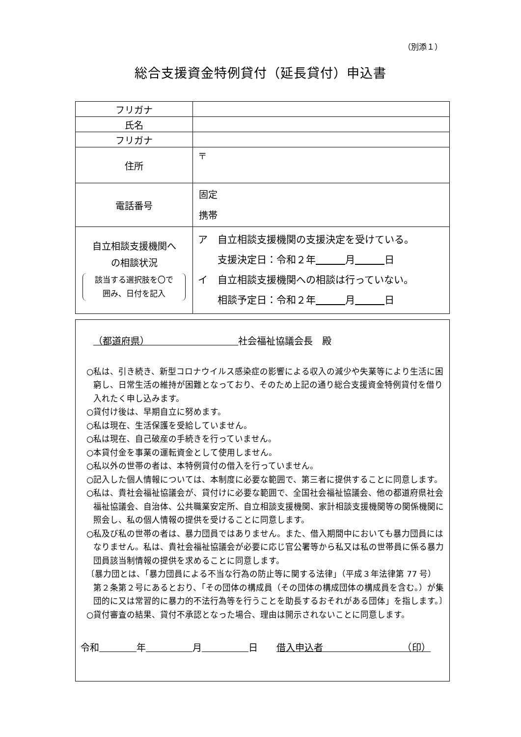（別添１）
総合支援資金特例貸付（延長貸付）申込書
| フリガナ | |
| 氏名 | |
| フリガナ | |
| 住所 | 〒 |
| 電話番号 | 固定 携帯 |
| 自立相談支援機関へ の相談状況 該当する選択肢を〇で 囲み、日付を記入 | ア 自立相談支援機関の支援決定を受けている。 支援決定日：令和２年 月 日 イ 自立相談支援機関への相談は行っていない。 相談予定日：令和２年 月 日 |
（都道府県）　　　　　　　　　　社会福祉協議会長　殿
○私は、引き続き、新型コロナウイルス感染症の影響による収入の減少や失業等により生活に困窮し、日常生活の維持が困難となっており、そのため上記の通り総合支援資金特例貸付を借り入れたく申し込みます。
○貸付け後は、早期自立に努めます。
○私は現在、生活保護を受給していません。
○私は現在、自己破産の手続きを行っていません。
○本貸付金を事業の運転資金として使用しません。
○私以外の世帯の者は、本特例貸付の借入を行っていません。
○記入した個人情報については、本制度に必要な範囲で、第三者に提供することに同意します。
○私は、貴社会福祉協議会が、貸付けに必要な範囲で、全国社会福祉協議会、他の都道府県社会福祉協議会、自治体、公共職業安定所、自立相談支援機関、家計相談支援機関等の関係機関に照会し、私の個人情報の提供を受けることに同意します。
○私及び私の世帯の者は、暴力団員ではありません。また、借入期間中においても暴力団員にはなりません。私は、貴社会福祉協議会が必要に応じ官公署等から私又は私の世帯員に係る暴力団員該当制情報の提供を求めることに同意します。
〔暴力団とは、「暴力団員による不当な行為の防止等に関する法律」（平成３年法律第 77 号）第２条第２号にあるとおり、「その団体の構成員（その団体の構成団体の構成員を含む。）が集団的に又は常習的に暴力的不法行為等を行うことを助長するおそれがある団体」を指します。〕
○貸付審査の結果、貸付不承認となった場合、理由は開示されないことに同意します。
令和　　　　 年　　　　　 月　　　　　 日　　借入申込者　　　　　　　　　（印）